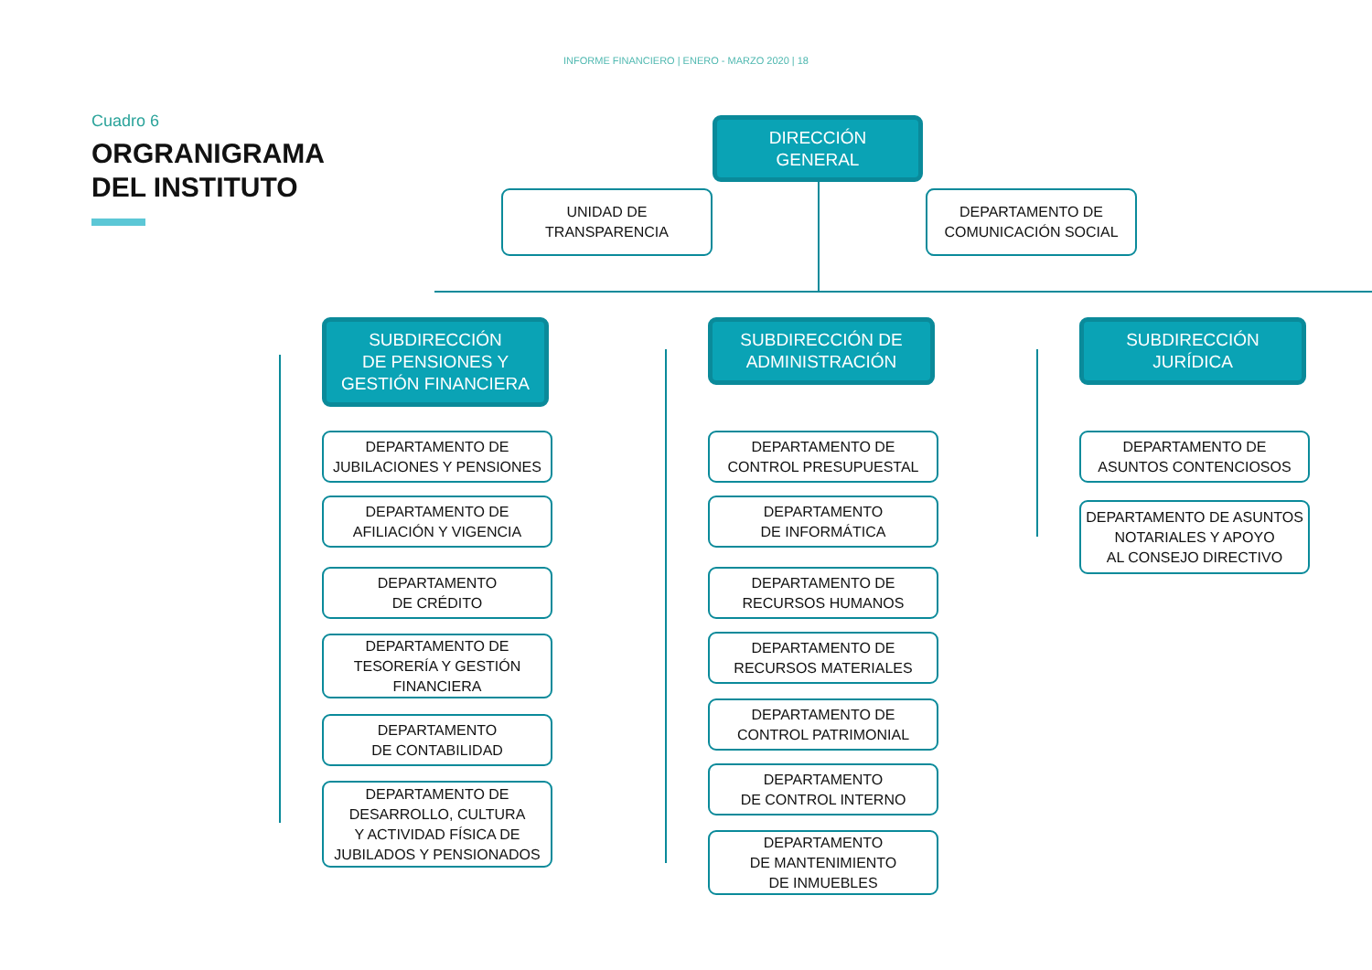INFORME FINANCIERO | ENERO - MARZO 2020 | 18
Cuadro 6
ORGRANIGRAMA
DEL INSTITUTO
DIRECCIÓN
GENERAL
UNIDAD DE
TRANSPARENCIA
DEPARTAMENTO DE
COMUNICACIÓN SOCIAL
SUBDIRECCIÓN
DE PENSIONES Y
GESTIÓN FINANCIERA
SUBDIRECCIÓN DE
ADMINISTRACIÓN
SUBDIRECCIÓN
JURÍDICA
DEPARTAMENTO DE
JUBILACIONES Y PENSIONES
DEPARTAMENTO DE
AFILIACIÓN Y VIGENCIA
DEPARTAMENTO
DE CRÉDITO
DEPARTAMENTO DE
TESORERÍA Y GESTIÓN
FINANCIERA
DEPARTAMENTO
DE CONTABILIDAD
DEPARTAMENTO DE
DESARROLLO, CULTURA
Y ACTIVIDAD FÍSICA DE
JUBILADOS Y PENSIONADOS
DEPARTAMENTO DE
CONTROL PRESUPUESTAL
DEPARTAMENTO
DE INFORMÁTICA
DEPARTAMENTO DE
RECURSOS HUMANOS
DEPARTAMENTO DE
RECURSOS MATERIALES
DEPARTAMENTO DE
CONTROL PATRIMONIAL
DEPARTAMENTO
DE CONTROL INTERNO
DEPARTAMENTO
DE MANTENIMIENTO
DE INMUEBLES
DEPARTAMENTO DE
ASUNTOS CONTENCIOSOS
DEPARTAMENTO DE ASUNTOS
NOTARIALES Y APOYO
AL CONSEJO DIRECTIVO